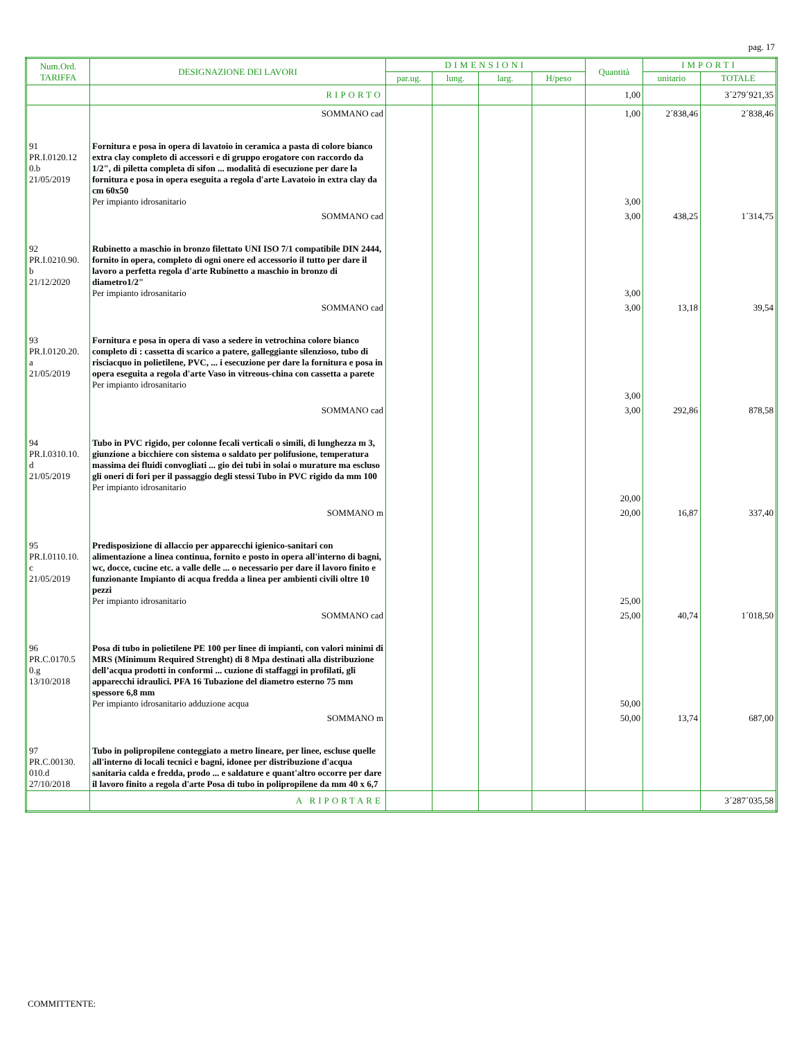pag. 17
| Num.Ord. TARIFFA | DESIGNAZIONE DEI LAVORI | DIMENSIONI | | | | Quantità | IMPORTI | |
| --- | --- | --- | --- | --- | --- | --- | --- | --- |
| | | par.ug. | lung. | larg. | H/peso | | unitario | TOTALE |
| | RIPORTO | | | | | 1,00 | | 3´279´921,35 |
| | SOMMANO cad | | | | | 1,00 | 2´838,46 | 2´838,46 |
| 91 PR.I.0120.12 0.b 21/05/2019 | Fornitura e posa in opera di lavatoio in ceramica a pasta di colore bianco extra clay completo di accessori e di gruppo erogatore con raccordo da 1/2", di piletta completa di sifon ... modalità di esecuzione per dare la fornitura e posa in opera eseguita a regola d'arte Lavatoio in extra clay da cm 60x50 Per impianto idrosanitario | | | | | 3,00 | | |
| | SOMMANO cad | | | | | 3,00 | 438,25 | 1´314,75 |
| 92 PR.I.0210.90. b 21/12/2020 | Rubinetto a maschio in bronzo filettato UNI ISO 7/1 compatibile DIN 2444, fornito in opera, completo di ogni onere ed accessorio il tutto per dare il lavoro a perfetta regola d'arte Rubinetto a maschio in bronzo di diametro1/2" Per impianto idrosanitario | | | | | 3,00 | | |
| | SOMMANO cad | | | | | 3,00 | 13,18 | 39,54 |
| 93 PR.I.0120.20. a 21/05/2019 | Fornitura e posa in opera di vaso a sedere in vetrochina colore bianco completo di : cassetta di scarico a patere, galleggiante silenzioso, tubo di risciacquo in polietilene, PVC, ... i esecuzione per dare la fornitura e posa in opera eseguita a regola d'arte Vaso in vitreous-china con cassetta a parete Per impianto idrosanitario | | | | | 3,00 | | |
| | SOMMANO cad | | | | | 3,00 | 292,86 | 878,58 |
| 94 PR.I.0310.10. d 21/05/2019 | Tubo in PVC rigido, per colonne fecali verticali o simili, di lunghezza m 3, giunzione a bicchiere con sistema o saldato per polifusione, temperatura massima dei fluidi convogliati ... gio dei tubi in solai o murature ma escluso gli oneri di fori per il passaggio degli stessi Tubo in PVC rigido da mm 100 Per impianto idrosanitario | | | | | 20,00 | | |
| | SOMMANO m | | | | | 20,00 | 16,87 | 337,40 |
| 95 PR.I.0110.10. c 21/05/2019 | Predisposizione di allaccio per apparecchi igienico-sanitari con alimentazione a linea continua, fornito e posto in opera all'interno di bagni, wc, docce, cucine etc. a valle delle ... o necessario per dare il lavoro finito e funzionante Impianto di acqua fredda a linea per ambienti civili oltre 10 pezzi Per impianto idrosanitario | | | | | 25,00 | | |
| | SOMMANO cad | | | | | 25,00 | 40,74 | 1´018,50 |
| 96 PR.C.0170.5 0.g 13/10/2018 | Posa di tubo in polietilene PE 100 per linee di impianti, con valori minimi di MRS (Minimum Required Strenght) di 8 Mpa destinati alla distribuzione dell’acqua prodotti in conformi ... cuzione di staffaggi in profilati, gli apparecchi idraulici. PFA 16 Tubazione del diametro esterno 75 mm spessore 6,8 mm Per impianto idrosanitario adduzione acqua | | | | | 50,00 | | |
| | SOMMANO m | | | | | 50,00 | 13,74 | 687,00 |
| 97 PR.C.00130. 010.d 27/10/2018 | Tubo in polipropilene conteggiato a metro lineare, per linee, escluse quelle all'interno di locali tecnici e bagni, idonee per distribuzione d'acqua sanitaria calda e fredda, prodo ... e saldature e quant'altro occorre per dare il lavoro finito a regola d'arte Posa di tubo in polipropilene da mm 40 x 6,7 | | | | | | | |
| | A RIPORTARE | | | | | | | 3´287´035,58 |
COMMITTENTE: